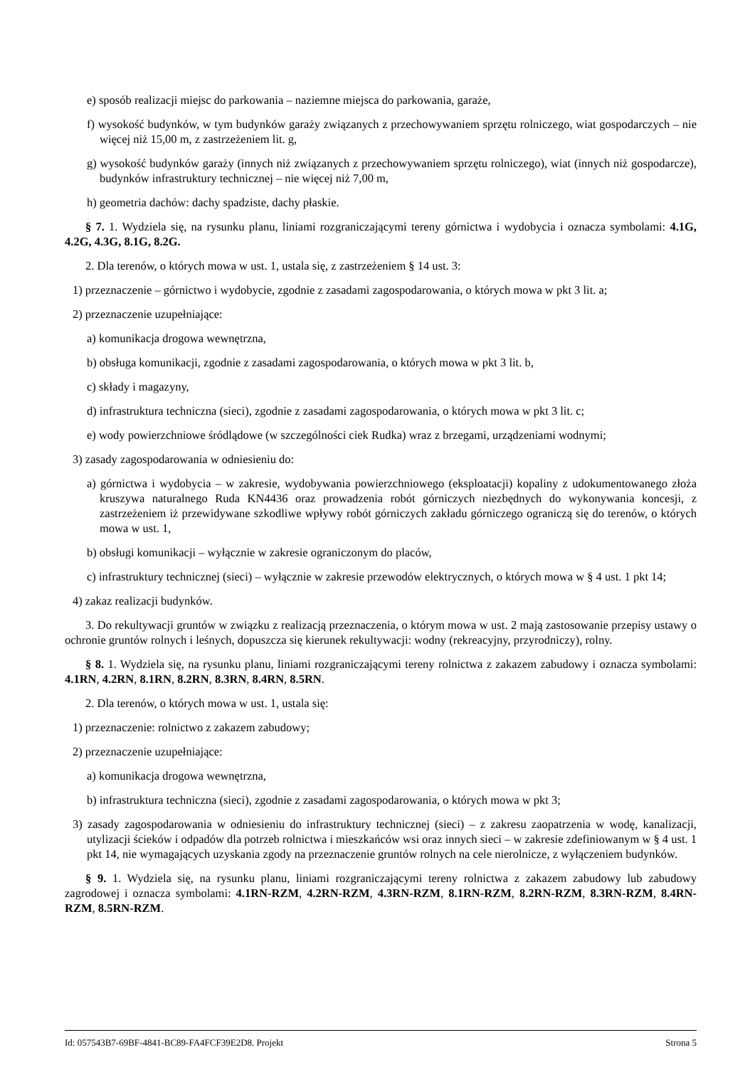e) sposób realizacji miejsc do parkowania – naziemne miejsca do parkowania, garaże,
f) wysokość budynków, w tym budynków garaży związanych z przechowywaniem sprzętu rolniczego, wiat gospodarczych – nie więcej niż 15,00 m, z zastrzeżeniem lit. g,
g) wysokość budynków garaży (innych niż związanych z przechowywaniem sprzętu rolniczego), wiat (innych niż gospodarcze), budynków infrastruktury technicznej – nie więcej niż 7,00 m,
h) geometria dachów: dachy spadziste, dachy płaskie.
§ 7. 1. Wydziela się, na rysunku planu, liniami rozgraniczającymi tereny górnictwa i wydobycia i oznacza symbolami: 4.1G, 4.2G, 4.3G, 8.1G, 8.2G.
2. Dla terenów, o których mowa w ust. 1, ustala się, z zastrzeżeniem § 14 ust. 3:
1) przeznaczenie – górnictwo i wydobycie, zgodnie z zasadami zagospodarowania, o których mowa w pkt 3 lit. a;
2) przeznaczenie uzupełniające:
a) komunikacja drogowa wewnętrzna,
b) obsługa komunikacji, zgodnie z zasadami zagospodarowania, o których mowa w pkt 3 lit. b,
c) składy i magazyny,
d) infrastruktura techniczna (sieci), zgodnie z zasadami zagospodarowania, o których mowa w pkt 3 lit. c;
e) wody powierzchniowe śródlądowe (w szczególności ciek Rudka) wraz z brzegami, urządzeniami wodnymi;
3) zasady zagospodarowania w odniesieniu do:
a) górnictwa i wydobycia – w zakresie, wydobywania powierzchniowego (eksploatacji) kopaliny z udokumentowanego złoża kruszywa naturalnego Ruda KN4436 oraz prowadzenia robót górniczych niezbędnych do wykonywania koncesji, z zastrzeżeniem iż przewidywane szkodliwe wpływy robót górniczych zakładu górniczego ograniczą się do terenów, o których mowa w ust. 1,
b) obsługi komunikacji – wyłącznie w zakresie ograniczonym do placów,
c) infrastruktury technicznej (sieci) – wyłącznie w zakresie przewodów elektrycznych, o których mowa w § 4 ust. 1 pkt 14;
4) zakaz realizacji budynków.
3. Do rekultywacji gruntów w związku z realizacją przeznaczenia, o którym mowa w ust. 2 mają zastosowanie przepisy ustawy o ochronie gruntów rolnych i leśnych, dopuszcza się kierunek rekultywacji: wodny (rekreacyjny, przyrodniczy), rolny.
§ 8. 1. Wydziela się, na rysunku planu, liniami rozgraniczającymi tereny rolnictwa z zakazem zabudowy i oznacza symbolami: 4.1RN, 4.2RN, 8.1RN, 8.2RN, 8.3RN, 8.4RN, 8.5RN.
2. Dla terenów, o których mowa w ust. 1, ustala się:
1) przeznaczenie: rolnictwo z zakazem zabudowy;
2) przeznaczenie uzupełniające:
a) komunikacja drogowa wewnętrzna,
b) infrastruktura techniczna (sieci), zgodnie z zasadami zagospodarowania, o których mowa w pkt 3;
3) zasady zagospodarowania w odniesieniu do infrastruktury technicznej (sieci) – z zakresu zaopatrzenia w wodę, kanalizacji, utylizacji ścieków i odpadów dla potrzeb rolnictwa i mieszkańców wsi oraz innych sieci – w zakresie zdefiniowanym w § 4 ust. 1 pkt 14, nie wymagających uzyskania zgody na przeznaczenie gruntów rolnych na cele nierolnicze, z wyłączeniem budynków.
§ 9. 1. Wydziela się, na rysunku planu, liniami rozgraniczającymi tereny rolnictwa z zakazem zabudowy lub zabudowy zagrodowej i oznacza symbolami: 4.1RN-RZM, 4.2RN-RZM, 4.3RN-RZM, 8.1RN-RZM, 8.2RN-RZM, 8.3RN-RZM, 8.4RN-RZM, 8.5RN-RZM.
Id: 057543B7-69BF-4841-BC89-FA4FCF39E2D8. Projekt Strona 5